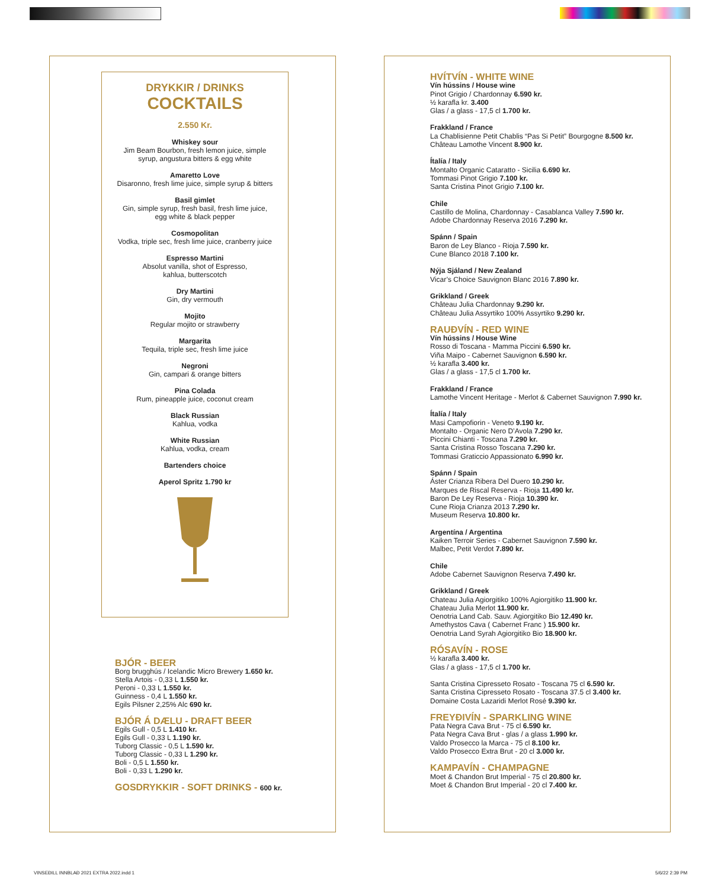DRYKKIR / DRINKS
COCKTAILS
2.550 Kr.
Whiskey sour
Jim Beam Bourbon, fresh lemon juice, simple
syrup, angustura bitters & egg white
Amaretto Love
Disaronno, fresh lime juice, simple syrup & bitters
Basil gimlet
Gin, simple syrup, fresh basil, fresh lime juice,
egg white & black pepper
Cosmopolitan
Vodka, triple sec, fresh lime juice, cranberry juice
Espresso Martini
Absolut vanilla, shot of Espresso,
kahlua, butterscotch
Dry Martini
Gin, dry vermouth
Mojito
Regular mojito or strawberry
Margarita
Tequila, triple sec, fresh lime juice
Negroni
Gin, campari & orange bitters
Pina Colada
Rum, pineapple juice, coconut cream
Black Russian
Kahlua, vodka
White Russian
Kahlua, vodka, cream
Bartenders choice
Aperol Spritz 1.790 kr
BJÓR - BEER
Borg brugghús / Icelandic Micro Brewery 1.650 kr.
Stella Artois - 0,33 L 1.550 kr.
Peroni - 0,33 L 1.550 kr.
Guinness - 0,4 L 1.550 kr.
Egils Pilsner 2,25% Alc 690 kr.
BJÓR Á DÆLU - DRAFT BEER
Egils Gull - 0,5 L 1.410 kr.
Egils Gull - 0,33 L 1.190 kr.
Tuborg Classic - 0,5 L 1.590 kr.
Tuborg Classic - 0,33 L 1.290 kr.
Boli - 0,5 L 1.550 kr.
Boli - 0,33 L 1.290 kr.
GOSDRYKKIR - SOFT DRINKS - 600 kr.
HVÍTVÍN - WHITE WINE
Vín hússins / House wine
Pinot Grigio / Chardonnay 6.590 kr.
½ karafla kr. 3.400
Glas / a glass - 17,5 cl 1.700 kr.
Frakkland / France
La Chablisienne Petit Chablis “Pas Si Petit” Bourgogne 8.500 kr.
Château Lamothe Vincent 8.900 kr.
Ítalía / Italy
Montalto Organic Cataratto - Sicilia 6.690 kr.
Tommasi Pinot Grigio 7.100 kr.
Santa Cristina Pinot Grigio 7.100 kr.
Chile
Castillo de Molina, Chardonnay - Casablanca Valley 7.590 kr.
Adobe Chardonnay Reserva 2016 7.290 kr.
Spánn / Spain
Baron de Ley Blanco - Rioja 7.590 kr.
Cune Blanco 2018 7.100 kr.
Nýja Sjáland / New Zealand
Vicar’s Choice Sauvignon Blanc 2016 7.890 kr.
Grikkland / Greek
Château Julia Chardonnay 9.290 kr.
Château Julia Assyrtiko 100% Assyrtiko 9.290 kr.
RAUÐVÍN - RED WINE
Vín hússins / House Wine
Rosso di Toscana - Mamma Piccini 6.590 kr.
Viña Maipo - Cabernet Sauvignon 6.590 kr.
½ karafla 3.400 kr.
Glas / a glass - 17,5 cl 1.700 kr.
Frakkland / France
Lamothe Vincent Heritage - Merlot & Cabernet Sauvignon 7.990 kr.
Ítalía / Italy
Masi Campofiorin - Veneto 9.190 kr.
Montalto - Organic Nero D’Avola 7.290 kr.
Piccini Chianti - Toscana 7.290 kr.
Santa Cristina Rosso Toscana 7.290 kr.
Tommasi Graticcio Appassionato 6.990 kr.
Spánn / Spain
Áster Crianza Ribera Del Duero 10.290 kr.
Marques de Riscal Reserva - Rioja 11.490 kr.
Baron De Ley Reserva - Rioja 10.390 kr.
Cune Rioja Crianza 2013 7.290 kr.
Museum Reserva 10.800 kr.
Argentína / Argentina
Kaiken Terroir Series - Cabernet Sauvignon 7.590 kr.
Malbec, Petit Verdot 7.890 kr.
Chile
Adobe Cabernet Sauvignon Reserva 7.490 kr.
Grikkland / Greek
Chateau Julia Agiorgitiko 100% Agiorgitiko 11.900 kr.
Chateau Julia Merlot 11.900 kr.
Oenotria Land Cab. Sauv. Agiorgitiko Bio 12.490 kr.
Amethystos Cava ( Cabernet Franc ) 15.900 kr.
Oenotria Land Syrah Agiorgitiko Bio 18.900 kr.
RÓSAVÍN - ROSE
½ karafla 3.400 kr.
Glas / a glass - 17,5 cl 1.700 kr.
Santa Cristina Cipresseto Rosato - Toscana 75 cl 6.590 kr.
Santa Cristina Cipresseto Rosato - Toscana 37.5 cl 3.400 kr.
Domaine Costa Lazaridi Merlot Rosé 9.390 kr.
FREYÐIVÍN - SPARKLING WINE
Pata Negra Cava Brut - 75 cl 6.590 kr.
Pata Negra Cava Brut - glas / a glass 1.990 kr.
Valdo Prosecco la Marca - 75 cl 8.100 kr.
Valdo Prosecco Extra Brut - 20 cl 3.000 kr.
KAMPAVÍN - CHAMPAGNE
Moet & Chandon Brut Imperial - 75 cl 20.800 kr.
Moet & Chandon Brut Imperial - 20 cl 7.400 kr.
VINSEÐILL INNBLAÐ 2021 EXTRA 2022.indd 1
5/6/22 2:39 PM